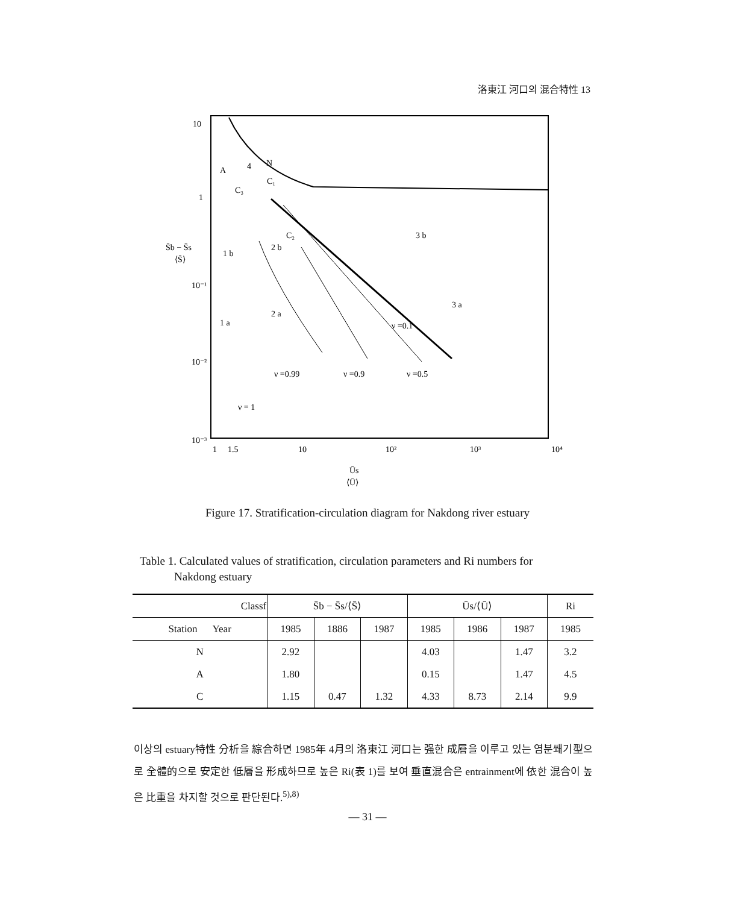洛東江 河口의 混合特性 13
10
1
10⁻¹
10⁻²
10⁻³
S̄b − S̄s
⟨S̄⟩
A
4
N
C₁
C₃
C₂
2 b
1 b
2 a
1 a
3 b
3 a
ν =0.1
ν =0.99
ν =0.9
ν =0.5
ν = 1
1
1.5
10
10²
10³
10⁴
Ūs
⟨Ū⟩
Figure 17. Stratification-circulation diagram for Nakdong river estuary
Table 1. Calculated values of stratification, circulation parameters and Ri numbers for
Nakdong estuary
| Classf | S̄b − S̄s/⟨S̄⟩ | | | Ūs/⟨Ū⟩ | | | Ri |
| --- | --- | --- | --- | --- | --- | --- | --- |
| Station Year | 1985 | 1886 | 1987 | 1985 | 1986 | 1987 | 1985 |
| N | 2.92 | | | 4.03 | | 1.47 | 3.2 |
| A | 1.80 | | | 0.15 | | 1.47 | 4.5 |
| C | 1.15 | 0.47 | 1.32 | 4.33 | 8.73 | 2.14 | 9.9 |
이상의 estuary特性 分析을 綜合하면 1985年 4月의 洛東江 河口는 强한 成層을 이루고 있는 염분쐐기型으로 全體的으로 安定한 低層을 形成하므로 높은 Ri(表 1)를 보여 垂直混合은 entrainment에 依한 混合이 높은 比重을 차지할 것으로 판단된다.<sup>5),8)</sup>
— 31 —